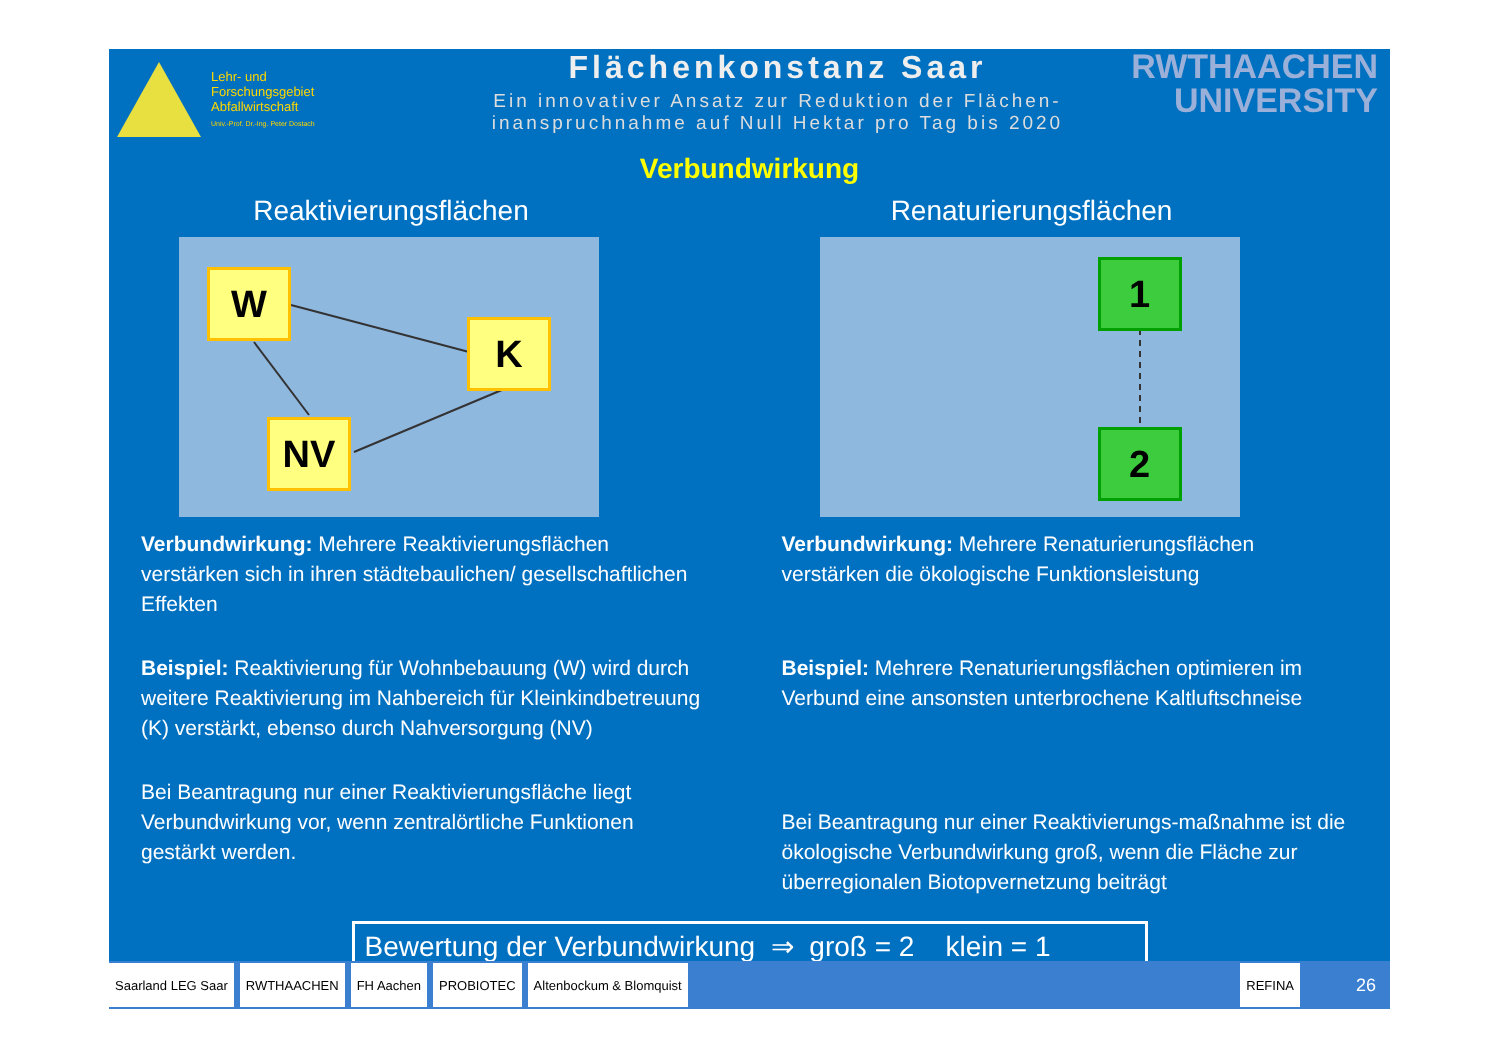Lehr- und
Forschungsgebiet
Abfallwirtschaft
Univ.-Prof. Dr.-Ing. Peter Dostach
Flächenkonstanz Saar
Ein innovativer Ansatz zur Reduktion der Flächen-
inanspruchnahme auf Null Hektar pro Tag bis 2020
RWTHAACHEN
UNIVERSITY
Verbundwirkung
Reaktivierungsflächen
W
K
NV
Verbundwirkung: Mehrere Reaktivierungsflächen verstärken sich in ihren städtebaulichen/ gesellschaftlichen Effekten
Beispiel: Reaktivierung für Wohnbebauung (W) wird durch weitere Reaktivierung im Nahbereich für Kleinkindbetreuung (K) verstärkt, ebenso durch Nahversorgung (NV)
Bei Beantragung nur einer Reaktivierungsfläche liegt Verbundwirkung vor, wenn zentralörtliche Funktionen gestärkt werden.
Renaturierungsflächen
1
2
Verbundwirkung: Mehrere Renaturierungsflächen verstärken die ökologische Funktionsleistung
Beispiel: Mehrere Renaturierungsflächen optimieren im Verbund eine ansonsten unterbrochene Kaltluftschneise
Bei Beantragung nur einer Reaktivierungs-maßnahme ist die ökologische Verbundwirkung groß, wenn die Fläche zur überregionalen Biotopvernetzung beiträgt
Bewertung der Verbundwirkung ⇒ groß = 2 klein = 1
Saarland LEG Saar RWTHAACHEN FH Aachen PROBIOTEC Altenbockum & Blomquist REFINA 26